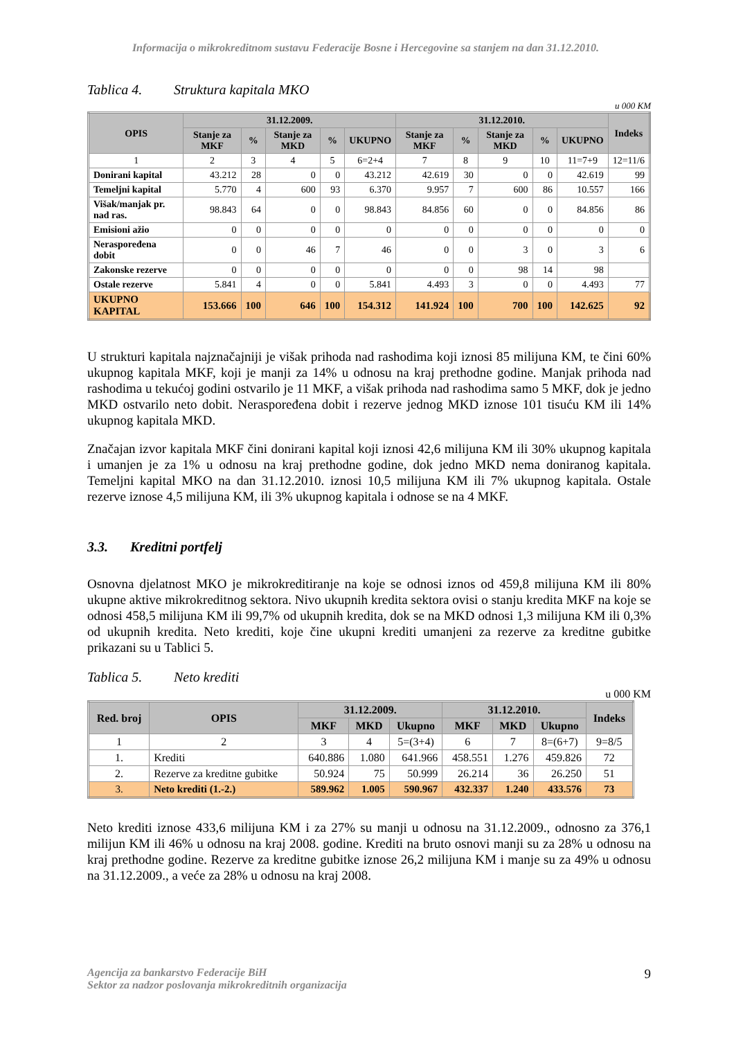Informacija o mikrokreditnom sustavu Federacije Bosne i Hercegovine sa stanjem na dan 31.12.2010.
Tablica 4. Struktura kapitala MKO
u 000 KM
| OPIS | 31.12.2009. | | | | | 31.12.2010. | | | | | Indeks |
| --- | --- | --- | --- | --- | --- | --- | --- | --- | --- | --- | --- |
| | Stanje za MKF | % | Stanje za MKD | % | UKUPNO | Stanje za MKF | % | Stanje za MKD | % | UKUPNO | |
| 1 | 2 | 3 | 4 | 5 | 6=2+4 | 7 | 8 | 9 | 10 | 11=7+9 | 12=11/6 |
| Donirani kapital | 43.212 | 28 | 0 | 0 | 43.212 | 42.619 | 30 | 0 | 0 | 42.619 | 99 |
| Temeljni kapital | 5.770 | 4 | 600 | 93 | 6.370 | 9.957 | 7 | 600 | 86 | 10.557 | 166 |
| Višak/manjak pr. nad ras. | 98.843 | 64 | 0 | 0 | 98.843 | 84.856 | 60 | 0 | 0 | 84.856 | 86 |
| Emisioni ažio | 0 | 0 | 0 | 0 | 0 | 0 | 0 | 0 | 0 | 0 | 0 |
| Neraspoređena dobit | 0 | 0 | 46 | 7 | 46 | 0 | 0 | 3 | 0 | 3 | 6 |
| Zakonske rezerve | 0 | 0 | 0 | 0 | 0 | 0 | 0 | 98 | 14 | 98 | |
| Ostale rezerve | 5.841 | 4 | 0 | 0 | 5.841 | 4.493 | 3 | 0 | 0 | 4.493 | 77 |
| UKUPNO KAPITAL | 153.666 | 100 | 646 | 100 | 154.312 | 141.924 | 100 | 700 | 100 | 142.625 | 92 |
U strukturi kapitala najznačajniji je višak prihoda nad rashodima koji iznosi 85 milijuna KM, te čini 60% ukupnog kapitala MKF, koji je manji za 14% u odnosu na kraj prethodne godine. Manjak prihoda nad rashodima u tekućoj godini ostvarilo je 11 MKF, a višak prihoda nad rashodima samo 5 MKF, dok je jedno MKD ostvarilo neto dobit. Neraspoređena dobit i rezerve jednog MKD iznose 101 tisuću KM ili 14% ukupnog kapitala MKD.
Značajan izvor kapitala MKF čini donirani kapital koji iznosi 42,6 milijuna KM ili 30% ukupnog kapitala i umanjen je za 1% u odnosu na kraj prethodne godine, dok jedno MKD nema doniranog kapitala. Temeljni kapital MKO na dan 31.12.2010. iznosi 10,5 milijuna KM ili 7% ukupnog kapitala. Ostale rezerve iznose 4,5 milijuna KM, ili 3% ukupnog kapitala i odnose se na 4 MKF.
3.3. Kreditni portfelj
Osnovna djelatnost MKO je mikrokreditiranje na koje se odnosi iznos od 459,8 milijuna KM ili 80% ukupne aktive mikrokreditnog sektora. Nivo ukupnih kredita sektora ovisi o stanju kredita MKF na koje se odnosi 458,5 milijuna KM ili 99,7% od ukupnih kredita, dok se na MKD odnosi 1,3 milijuna KM ili 0,3% od ukupnih kredita. Neto krediti, koje čine ukupni krediti umanjeni za rezerve za kreditne gubitke prikazani su u Tablici 5.
Tablica 5. Neto krediti
u 000 KM
| Red. broj | OPIS | 31.12.2009. | | | 31.12.2010. | | | Indeks |
| --- | --- | --- | --- | --- | --- | --- | --- | --- |
| | | MKF | MKD | Ukupno | MKF | MKD | Ukupno | |
| 1 | 2 | 3 | 4 | 5=(3+4) | 6 | 7 | 8=(6+7) | 9=8/5 |
| 1. | Krediti | 640.886 | 1.080 | 641.966 | 458.551 | 1.276 | 459.826 | 72 |
| 2. | Rezerve za kreditne gubitke | 50.924 | 75 | 50.999 | 26.214 | 36 | 26.250 | 51 |
| 3. | Neto krediti (1.-2.) | 589.962 | 1.005 | 590.967 | 432.337 | 1.240 | 433.576 | 73 |
Neto krediti iznose 433,6 milijuna KM i za 27% su manji u odnosu na 31.12.2009., odnosno za 376,1 milijun KM ili 46% u odnosu na kraj 2008. godine. Krediti na bruto osnovi manji su za 28% u odnosu na kraj prethodne godine. Rezerve za kreditne gubitke iznose 26,2 milijuna KM i manje su za 49% u odnosu na 31.12.2009., a veće za 28% u odnosu na kraj 2008.
Agencija za bankarstvo Federacije BiH
Sektor za nadzor poslovanja mikrokreditnih organizacija
9